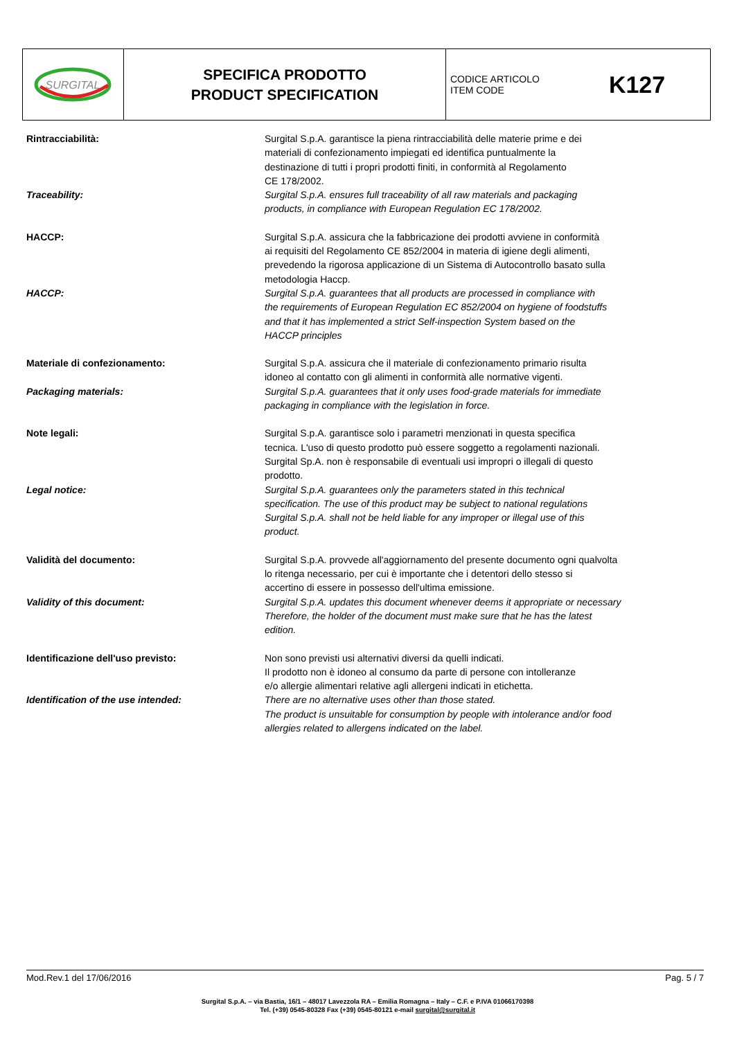SURGITAL
SPECIFICA PRODOTTO
PRODUCT SPECIFICATION
CODICE ARTICOLO
ITEM CODE
K127
Rintracciabilità: Surgital S.p.A. garantisce la piena rintracciabilità delle materie prime e dei
materiali di confezionamento impiegati ed identifica puntualmente la
destinazione di tutti i propri prodotti finiti, in conformità al Regolamento
CE 178/2002.
Traceability: Surgital S.p.A. ensures full traceability of all raw materials and packaging
products, in compliance with European Regulation EC 178/2002.
HACCP: Surgital S.p.A. assicura che la fabbricazione dei prodotti avviene in conformità
ai requisiti del Regolamento CE 852/2004 in materia di igiene degli alimenti,
prevedendo la rigorosa applicazione di un Sistema di Autocontrollo basato sulla
metodologia Haccp.
HACCP: Surgital S.p.A. guarantees that all products are processed in compliance with
the requirements of European Regulation EC 852/2004 on hygiene of foodstuffs
and that it has implemented a strict Self-inspection System based on the
HACCP principles
Materiale di confezionamento: Surgital S.p.A. assicura che il materiale di confezionamento primario risulta
idoneo al contatto con gli alimenti in conformità alle normative vigenti.
Packaging materials: Surgital S.p.A. guarantees that it only uses food-grade materials for immediate
packaging in compliance with the legislation in force.
Note legali: Surgital S.p.A. garantisce solo i parametri menzionati in questa specifica
tecnica. L'uso di questo prodotto può essere soggetto a regolamenti nazionali.
Surgital Sp.A. non è responsabile di eventuali usi impropri o illegali di questo
prodotto.
Legal notice: Surgital S.p.A. guarantees only the parameters stated in this technical
specification. The use of this product may be subject to national regulations
Surgital S.p.A. shall not be held liable for any improper or illegal use of this
product.
Validità del documento: Surgital S.p.A. provvede all'aggiornamento del presente documento ogni qualvolta
lo ritenga necessario, per cui è importante che i detentori dello stesso si
accertino di essere in possesso dell'ultima emissione.
Validity of this document: Surgital S.p.A. updates this document whenever deems it appropriate or necessary
Therefore, the holder of the document must make sure that he has the latest
edition.
Identificazione dell'uso previsto: Non sono previsti usi alternativi diversi da quelli indicati.
Il prodotto non è idoneo al consumo da parte di persone con intolleranze
e/o allergie alimentari relative agli allergeni indicati in etichetta.
Identification of the use intended: There are no alternative uses other than those stated.
The product is unsuitable for consumption by people with intolerance and/or food
allergies related to allergens indicated on the label.
Mod.Rev.1 del 17/06/2016 Pag. 5 / 7
Surgital S.p.A. – via Bastia, 16/1 – 48017 Lavezzola RA – Emilia Romagna – Italy – C.F. e P.IVA 01066170398
Tel. (+39) 0545-80328 Fax (+39) 0545-80121 e-mail surgital@surgital.it